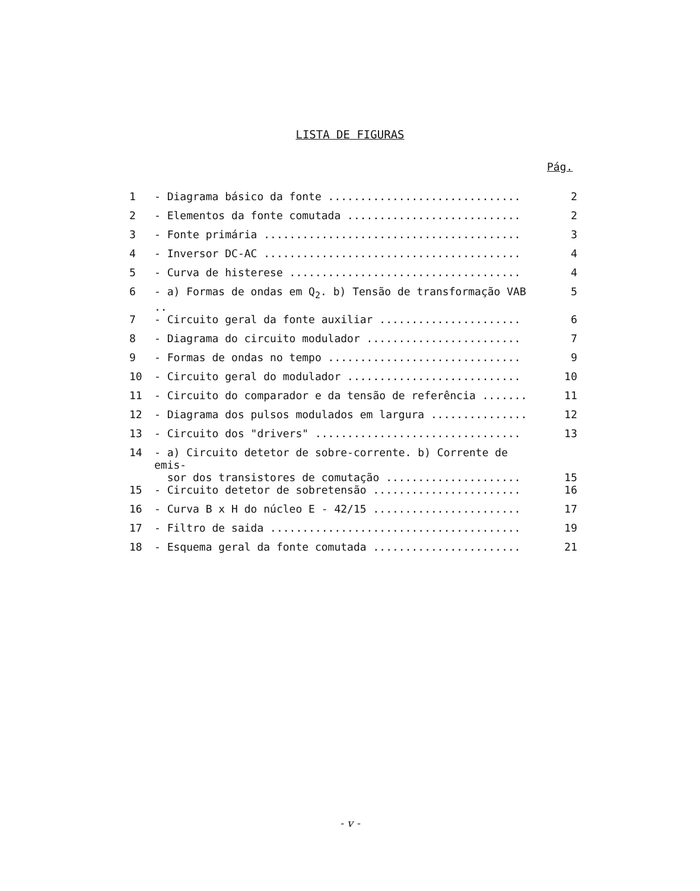LISTA DE FIGURAS
Pág.
| 1 | - Diagrama básico da fonte .............................. | 2 |
| 2 | - Elementos da fonte comutada ........................... | 2 |
| 3 | - Fonte primária ........................................ | 3 |
| 4 | - Inversor DC-AC ........................................ | 4 |
| 5 | - Curva de histerese .................................... | 4 |
| 6 | - a) Formas de ondas em Q<sub>2</sub>. b) Tensão de transformação VAB .. | 5 |
| 7 | - Circuito geral da fonte auxiliar ...................... | 6 |
| 8 | - Diagrama do circuito modulador ........................ | 7 |
| 9 | - Formas de ondas no tempo .............................. | 9 |
| 10 | - Circuito geral do modulador ........................... | 10 |
| 11 | - Circuito do comparador e da tensão de referência ....... | 11 |
| 12 | - Diagrama dos pulsos modulados em largura ............... | 12 |
| 13 | - Circuito dos "drivers" ................................ | 13 |
| 14 | - a) Circuito detetor de sobre-corrente. b) Corrente de emis- sor dos transistores de comutação ..................... | 15 |
| 15 | - Circuito detetor de sobretensão ....................... | 16 |
| 16 | - Curva B x H do núcleo E - 42/15 ....................... | 17 |
| 17 | - Filtro de saida ....................................... | 19 |
| 18 | - Esquema geral da fonte comutada ....................... | 21 |
- v -